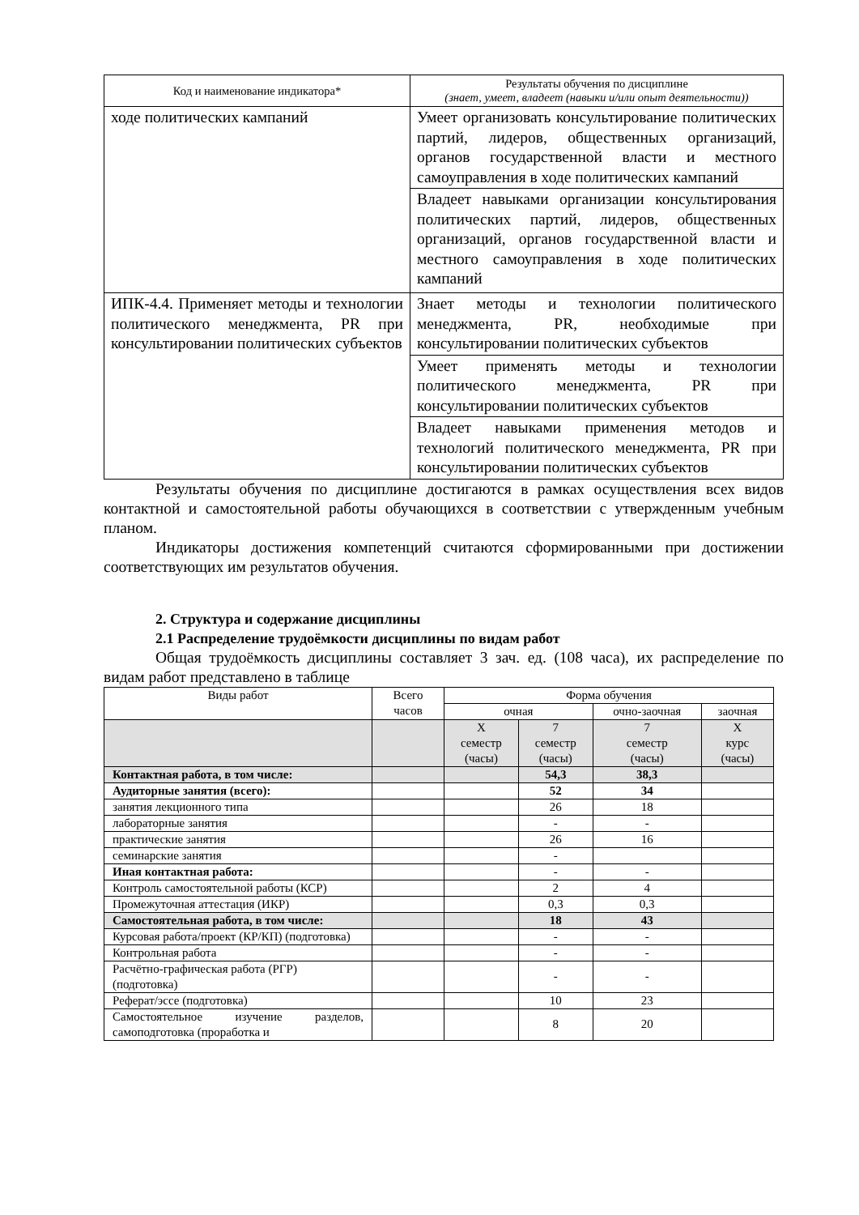| Код и наименование индикатора* | Результаты обучения по дисциплине (знает, умеет, владеет (навыки и/или опыт деятельности)) |
| --- | --- |
| ходе политических кампаний | Умеет организовать консультирование политических партий, лидеров, общественных организаций, органов государственной власти и местного самоуправления в ходе политических кампаний |
| | Владеет навыками организации консультирования политических партий, лидеров, общественных организаций, органов государственной власти и местного самоуправления в ходе политических кампаний |
| ИПК-4.4. Применяет методы и технологии политического менеджмента, PR при консультировании политических субъектов | Знает методы и технологии политического менеджмента, PR, необходимые при консультировании политических субъектов |
| | Умеет применять методы и технологии политического менеджмента, PR при консультировании политических субъектов |
| | Владеет навыками применения методов и технологий политического менеджмента, PR при консультировании политических субъектов |
Результаты обучения по дисциплине достигаются в рамках осуществления всех видов контактной и самостоятельной работы обучающихся в соответствии с утвержденным учебным планом.
Индикаторы достижения компетенций считаются сформированными при достижении соответствующих им результатов обучения.
2. Структура и содержание дисциплины
2.1 Распределение трудоёмкости дисциплины по видам работ
Общая трудоёмкость дисциплины составляет 3 зач. ед. (108 часа), их распределение по видам работ представлено в таблице
| Виды работ | Всего часов | Форма обучения | | | |
| --- | --- | --- | --- | --- | --- |
| | | очная | | очно-заочная | заочная |
| | | Х семестр (часы) | 7 семестр (часы) | 7 семестр (часы) | Х курс (часы) |
| Контактная работа, в том числе: | | | 54,3 | 38,3 | |
| Аудиторные занятия (всего): | | | 52 | 34 | |
| занятия лекционного типа | | | 26 | 18 | |
| лабораторные занятия | | | - | - | |
| практические занятия | | | 26 | 16 | |
| семинарские занятия | | | - | | |
| Иная контактная работа: | | | - | - | |
| Контроль самостоятельной работы (КСР) | | | 2 | 4 | |
| Промежуточная аттестация (ИКР) | | | 0,3 | 0,3 | |
| Самостоятельная работа, в том числе: | | | 18 | 43 | |
| Курсовая работа/проект (КР/КП) (подготовка) | | | - | - | |
| Контрольная работа | | | - | - | |
| Расчётно-графическая работа (РГР) (подготовка) | | | - | - | |
| Реферат/эссе (подготовка) | | | 10 | 23 | |
| Самостоятельное изучение разделов, самоподготовка (проработка и | | | 8 | 20 | |